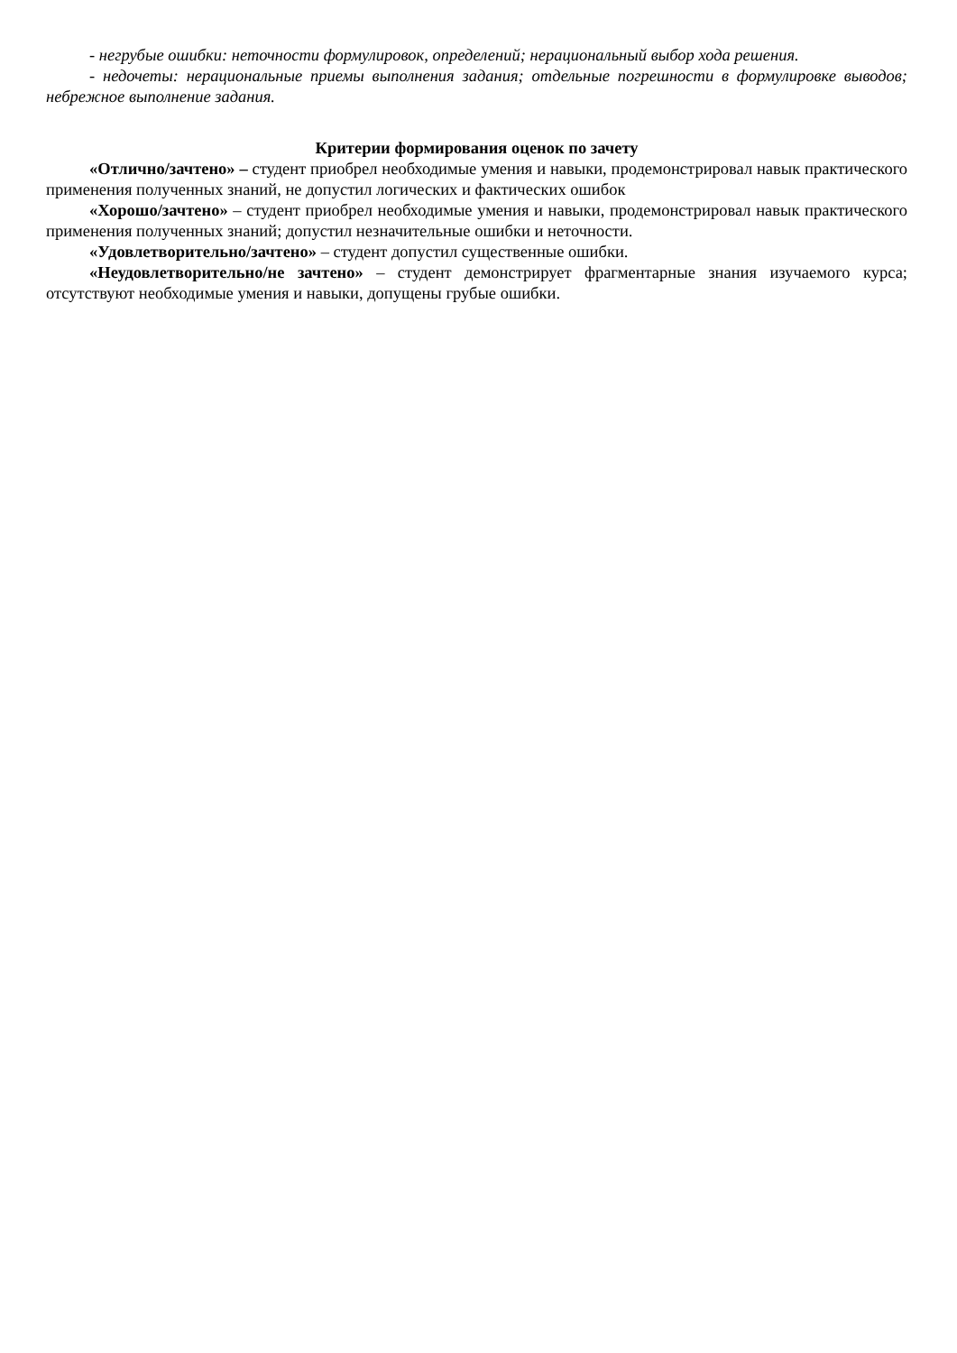- негрубые ошибки: неточности формулировок, определений; нерациональный выбор хода решения.
- недочеты: нерациональные приемы выполнения задания; отдельные погрешности в формулировке выводов; небрежное выполнение задания.
Критерии формирования оценок по зачету
«Отлично/зачтено» – студент приобрел необходимые умения и навыки, продемонстрировал навык практического применения полученных знаний, не допустил логических и фактических ошибок
«Хорошо/зачтено» – студент приобрел необходимые умения и навыки, продемонстрировал навык практического применения полученных знаний; допустил незначительные ошибки и неточности.
«Удовлетворительно/зачтено» – студент допустил существенные ошибки.
«Неудовлетворительно/не зачтено» – студент демонстрирует фрагментарные знания изучаемого курса; отсутствуют необходимые умения и навыки, допущены грубые ошибки.